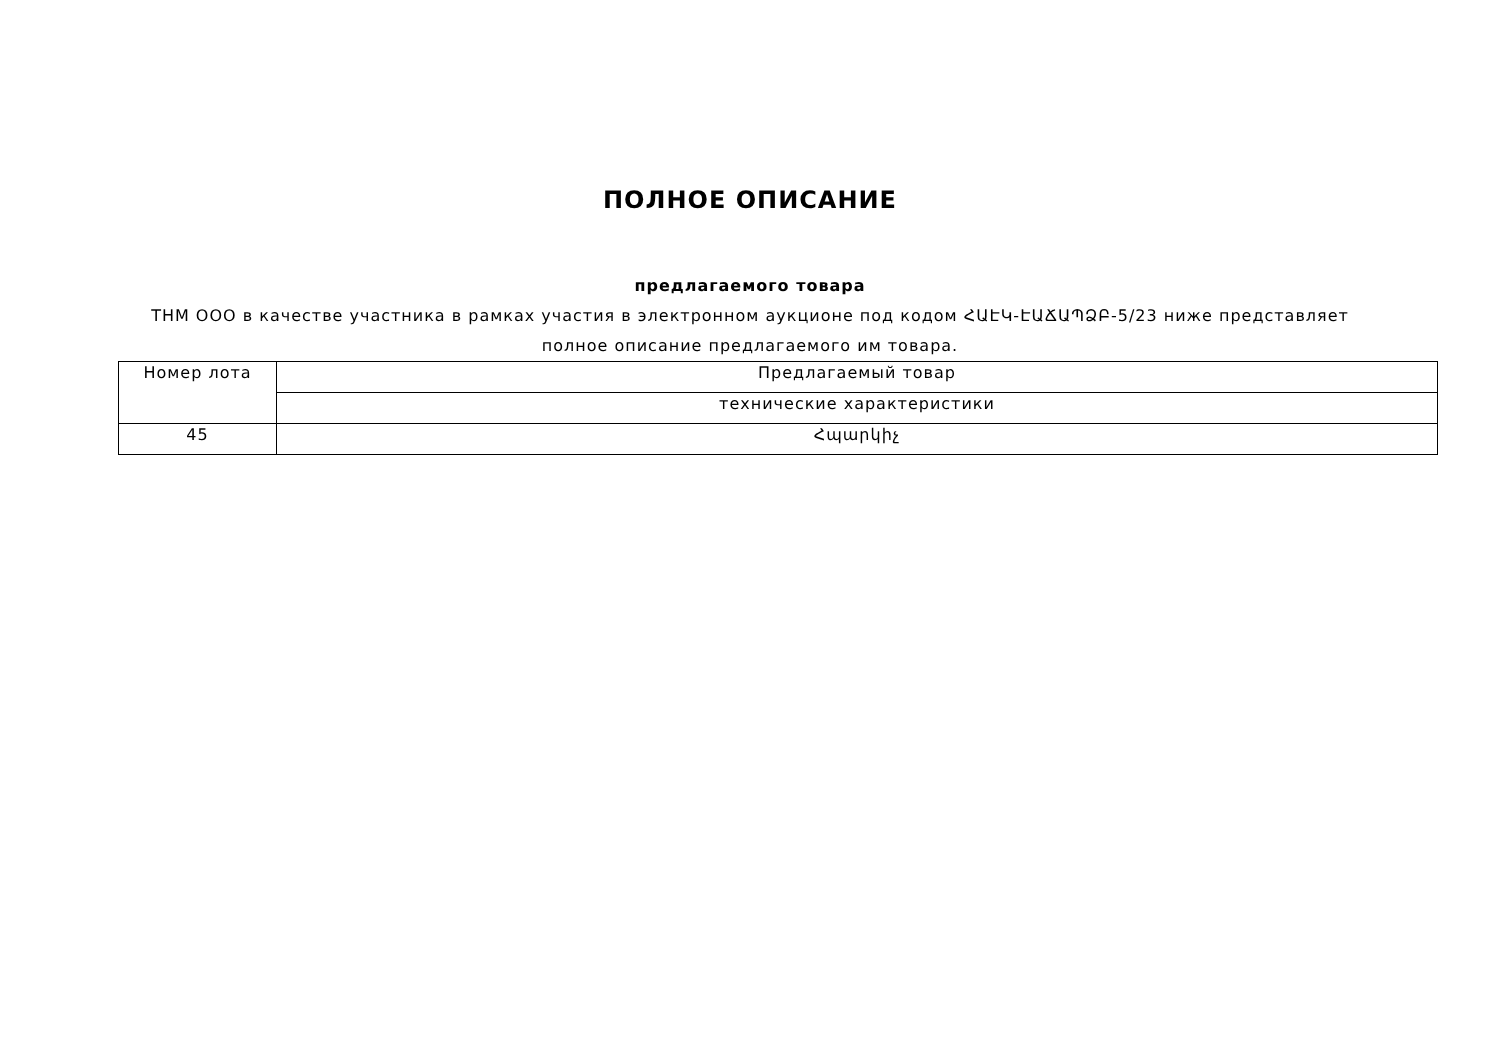ПОЛНОЕ ОПИСАНИЕ
предлагаемого товара
ТНМ ООО в качестве участника в рамках участия в электронном аукционе под кодом ՀԱԷԿ-ԷԱՃԱՊՁԲ-5/23 ниже представляет полное описание предлагаемого им товара.
| Номер лота | Предлагаемый товар |
| | технические характеристики |
| 45 | Հպարկիչ |